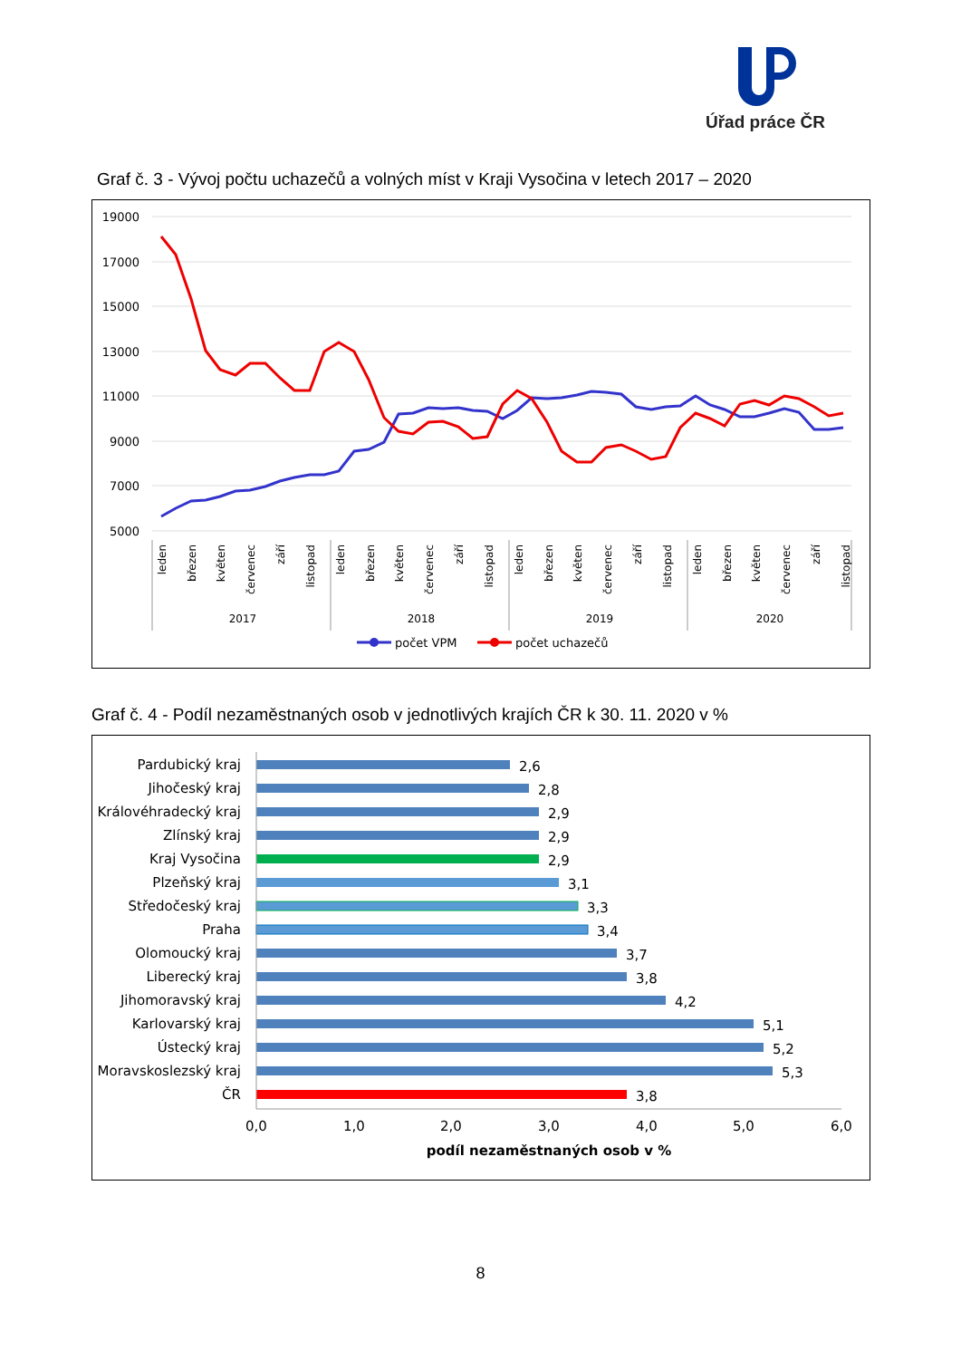Úřad práce ČR
Graf č. 3 - Vývoj počtu uchazečů a volných míst v Kraji Vysočina v letech 2017 – 2020
19000
17000
15000
13000
11000
9000
7000
5000
2017
2018
2019
2020
leden
březen
květen
červenec
září
listopad
leden
březen
květen
červenec
září
listopad
leden
březen
květen
červenec
září
listopad
leden
březen
květen
červenec
září
listopad
počet VPM
počet uchazečů
Graf č. 4 - Podíl nezaměstnaných osob v jednotlivých krajích ČR k 30. 11. 2020 v %
Pardubický kraj
Jihočeský kraj
Královéhradecký kraj
Zlínský kraj
Kraj Vysočina
Plzeňský kraj
Středočeský kraj
Praha
Olomoucký kraj
Liberecký kraj
Jihomoravský kraj
Karlovarský kraj
Ústecký kraj
Moravskoslezský kraj
ČR
2,6
2,8
2,9
2,9
2,9
3,1
3,3
3,4
3,7
3,8
4,2
5,1
5,2
5,3
3,8
0,0
1,0
2,0
3,0
4,0
5,0
6,0
podíl nezaměstnaných osob v %
8